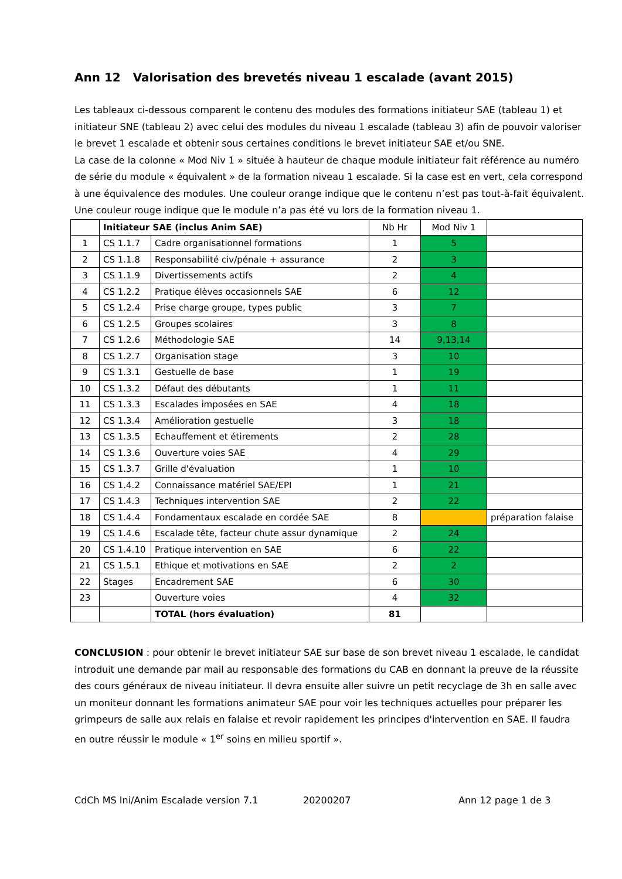Ann 12 Valorisation des brevetés niveau 1 escalade (avant 2015)
Les tableaux ci-dessous comparent le contenu des modules des formations initiateur SAE (tableau 1) et initiateur SNE (tableau 2) avec celui des modules du niveau 1 escalade (tableau 3) afin de pouvoir valoriser le brevet 1 escalade et obtenir sous certaines conditions le brevet initiateur SAE et/ou SNE.
La case de la colonne « Mod Niv 1 » située à hauteur de chaque module initiateur fait référence au numéro de série du module « équivalent » de la formation niveau 1 escalade. Si la case est en vert, cela correspond à une équivalence des modules. Une couleur orange indique que le contenu n’est pas tout-à-fait équivalent. Une couleur rouge indique que le module n’a pas été vu lors de la formation niveau 1.
| | Initiateur SAE (inclus Anim SAE) | | Nb Hr | Mod Niv 1 | |
| --- | --- | --- | --- | --- | --- |
| 1 | CS 1.1.7 | Cadre organisationnel formations | 1 | 5 | |
| 2 | CS 1.1.8 | Responsabilité civ/pénale + assurance | 2 | 3 | |
| 3 | CS 1.1.9 | Divertissements actifs | 2 | 4 | |
| 4 | CS 1.2.2 | Pratique élèves occasionnels SAE | 6 | 12 | |
| 5 | CS 1.2.4 | Prise charge groupe, types public | 3 | 7 | |
| 6 | CS 1.2.5 | Groupes scolaires | 3 | 8 | |
| 7 | CS 1.2.6 | Méthodologie SAE | 14 | 9,13,14 | |
| 8 | CS 1.2.7 | Organisation stage | 3 | 10 | |
| 9 | CS 1.3.1 | Gestuelle de base | 1 | 19 | |
| 10 | CS 1.3.2 | Défaut des débutants | 1 | 11 | |
| 11 | CS 1.3.3 | Escalades imposées en SAE | 4 | 18 | |
| 12 | CS 1.3.4 | Amélioration gestuelle | 3 | 18 | |
| 13 | CS 1.3.5 | Echauffement et étirements | 2 | 28 | |
| 14 | CS 1.3.6 | Ouverture voies SAE | 4 | 29 | |
| 15 | CS 1.3.7 | Grille d'évaluation | 1 | 10 | |
| 16 | CS 1.4.2 | Connaissance matériel SAE/EPI | 1 | 21 | |
| 17 | CS 1.4.3 | Techniques intervention SAE | 2 | 22 | |
| 18 | CS 1.4.4 | Fondamentaux escalade en cordée SAE | 8 | | préparation falaise |
| 19 | CS 1.4.6 | Escalade tête, facteur chute assur dynamique | 2 | 24 | |
| 20 | CS 1.4.10 | Pratique intervention en SAE | 6 | 22 | |
| 21 | CS 1.5.1 | Ethique et motivations en SAE | 2 | 2 | |
| 22 | Stages | Encadrement SAE | 6 | 30 | |
| 23 | | Ouverture voies | 4 | 32 | |
| | | TOTAL (hors évaluation) | 81 | | |
CONCLUSION : pour obtenir le brevet initiateur SAE sur base de son brevet niveau 1 escalade, le candidat introduit une demande par mail au responsable des formations du CAB en donnant la preuve de la réussite des cours généraux de niveau initiateur. Il devra ensuite aller suivre un petit recyclage de 3h en salle avec un moniteur donnant les formations animateur SAE pour voir les techniques actuelles pour préparer les grimpeurs de salle aux relais en falaise et revoir rapidement les principes d'intervention en SAE. Il faudra en outre réussir le module « 1<sup>er</sup> soins en milieu sportif ».
CdCh MS Ini/Anim Escalade version 7.1 20200207 Ann 12 page 1 de 3